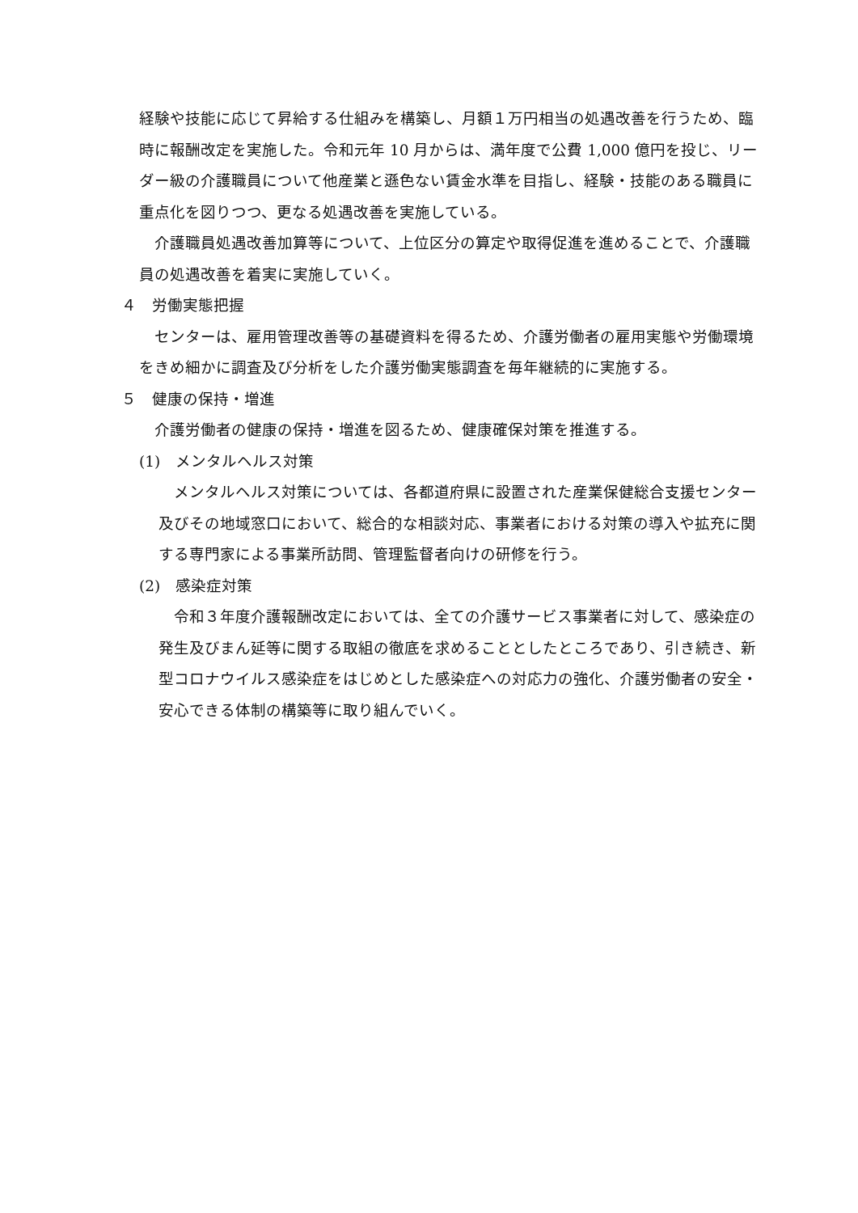経験や技能に応じて昇給する仕組みを構築し、月額１万円相当の処遇改善を行うため、臨時に報酬改定を実施した。令和元年 10 月からは、満年度で公費 1,000 億円を投じ、リーダー級の介護職員について他産業と遜色ない賃金水準を目指し、経験・技能のある職員に重点化を図りつつ、更なる処遇改善を実施している。
　介護職員処遇改善加算等について、上位区分の算定や取得促進を進めることで、介護職員の処遇改善を着実に実施していく。
４　労働実態把握
　センターは、雇用管理改善等の基礎資料を得るため、介護労働者の雇用実態や労働環境をきめ細かに調査及び分析をした介護労働実態調査を毎年継続的に実施する。
５　健康の保持・増進
　介護労働者の健康の保持・増進を図るため、健康確保対策を推進する。
(1)　メンタルヘルス対策
　メンタルヘルス対策については、各都道府県に設置された産業保健総合支援センター及びその地域窓口において、総合的な相談対応、事業者における対策の導入や拡充に関する専門家による事業所訪問、管理監督者向けの研修を行う。
(2)　感染症対策
　令和３年度介護報酬改定においては、全ての介護サービス事業者に対して、感染症の発生及びまん延等に関する取組の徹底を求めることとしたところであり、引き続き、新型コロナウイルス感染症をはじめとした感染症への対応力の強化、介護労働者の安全・安心できる体制の構築等に取り組んでいく。